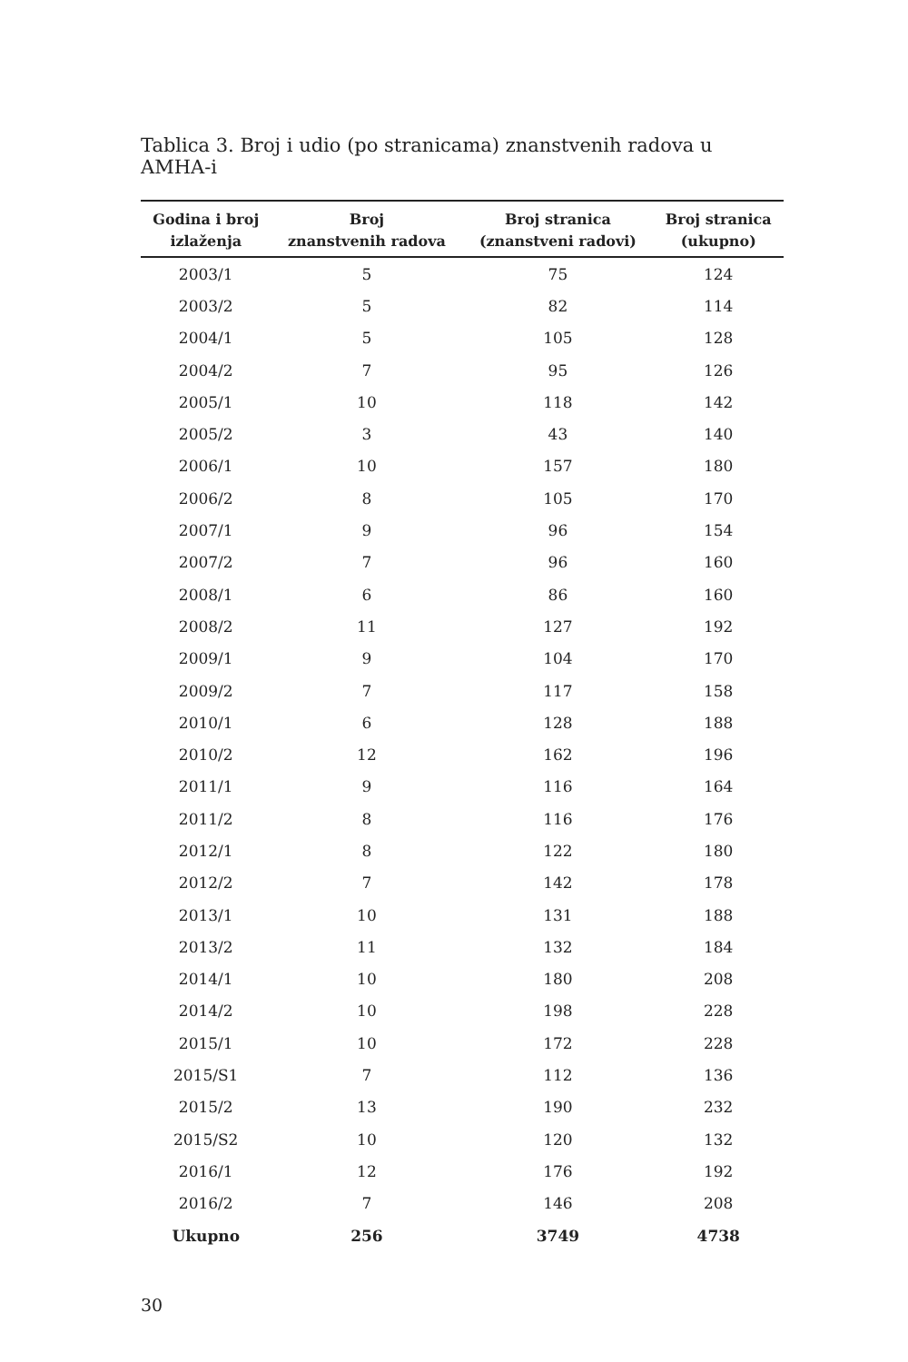Tablica 3. Broj i udio (po stranicama) znanstvenih radova u AMHA-i
| Godina i broj izlaženja | Broj znanstvenih radova | Broj stranica (znanstveni radovi) | Broj stranica (ukupno) |
| --- | --- | --- | --- |
| 2003/1 | 5 | 75 | 124 |
| 2003/2 | 5 | 82 | 114 |
| 2004/1 | 5 | 105 | 128 |
| 2004/2 | 7 | 95 | 126 |
| 2005/1 | 10 | 118 | 142 |
| 2005/2 | 3 | 43 | 140 |
| 2006/1 | 10 | 157 | 180 |
| 2006/2 | 8 | 105 | 170 |
| 2007/1 | 9 | 96 | 154 |
| 2007/2 | 7 | 96 | 160 |
| 2008/1 | 6 | 86 | 160 |
| 2008/2 | 11 | 127 | 192 |
| 2009/1 | 9 | 104 | 170 |
| 2009/2 | 7 | 117 | 158 |
| 2010/1 | 6 | 128 | 188 |
| 2010/2 | 12 | 162 | 196 |
| 2011/1 | 9 | 116 | 164 |
| 2011/2 | 8 | 116 | 176 |
| 2012/1 | 8 | 122 | 180 |
| 2012/2 | 7 | 142 | 178 |
| 2013/1 | 10 | 131 | 188 |
| 2013/2 | 11 | 132 | 184 |
| 2014/1 | 10 | 180 | 208 |
| 2014/2 | 10 | 198 | 228 |
| 2015/1 | 10 | 172 | 228 |
| 2015/S1 | 7 | 112 | 136 |
| 2015/2 | 13 | 190 | 232 |
| 2015/S2 | 10 | 120 | 132 |
| 2016/1 | 12 | 176 | 192 |
| 2016/2 | 7 | 146 | 208 |
| Ukupno | 256 | 3749 | 4738 |
30